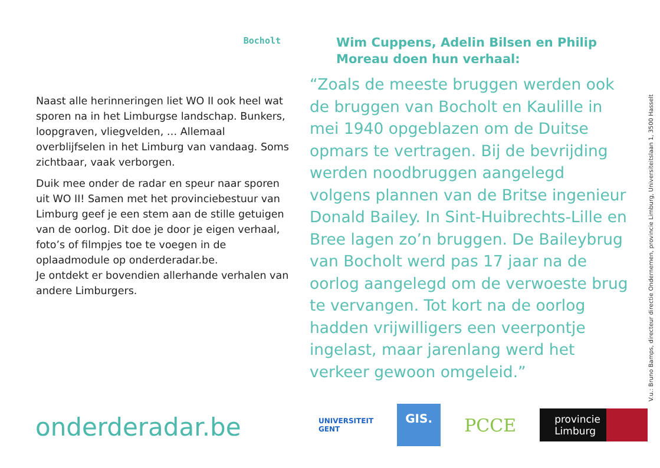Bocholt
Naast alle herinneringen liet WO II ook heel wat sporen na in het Limburgse landschap. Bunkers, loopgraven, vliegvelden, … Allemaal overblijfselen in het Limburg van vandaag. Soms zichtbaar, vaak verborgen.
Duik mee onder de radar en speur naar sporen uit WO II! Samen met het provinciebestuur van Limburg geef je een stem aan de stille getuigen van de oorlog. Dit doe je door je eigen verhaal, foto’s of filmpjes toe te voegen in de oplaadmodule op onderderadar.be.
Je ontdekt er bovendien allerhande verhalen van andere Limburgers.
Wim Cuppens, Adelin Bilsen en Philip Moreau doen hun verhaal:
“Zoals de meeste bruggen werden ook de bruggen van Bocholt en Kaulille in mei 1940 opgeblazen om de Duitse opmars te vertragen. Bij de bevrijding werden noodbruggen aangelegd volgens plannen van de Britse ingenieur Donald Bailey. In Sint-Huibrechts-Lille en Bree lagen zo’n bruggen. De Baileybrug van Bocholt werd pas 17 jaar na de oorlog aangelegd om de verwoeste brug te vervangen. Tot kort na de oorlog hadden vrijwilligers een veerpontje ingelast, maar jarenlang werd het verkeer gewoon omgeleid.”
V.u.: Bruno Bamps, directeur directie Ondernemen, provincie Limburg, Universiteitslaan 1, 3500 Hasselt
onderderadar.be
UNIVERSITEIT
GENT
GIS.
PCCE
provincie
Limburg